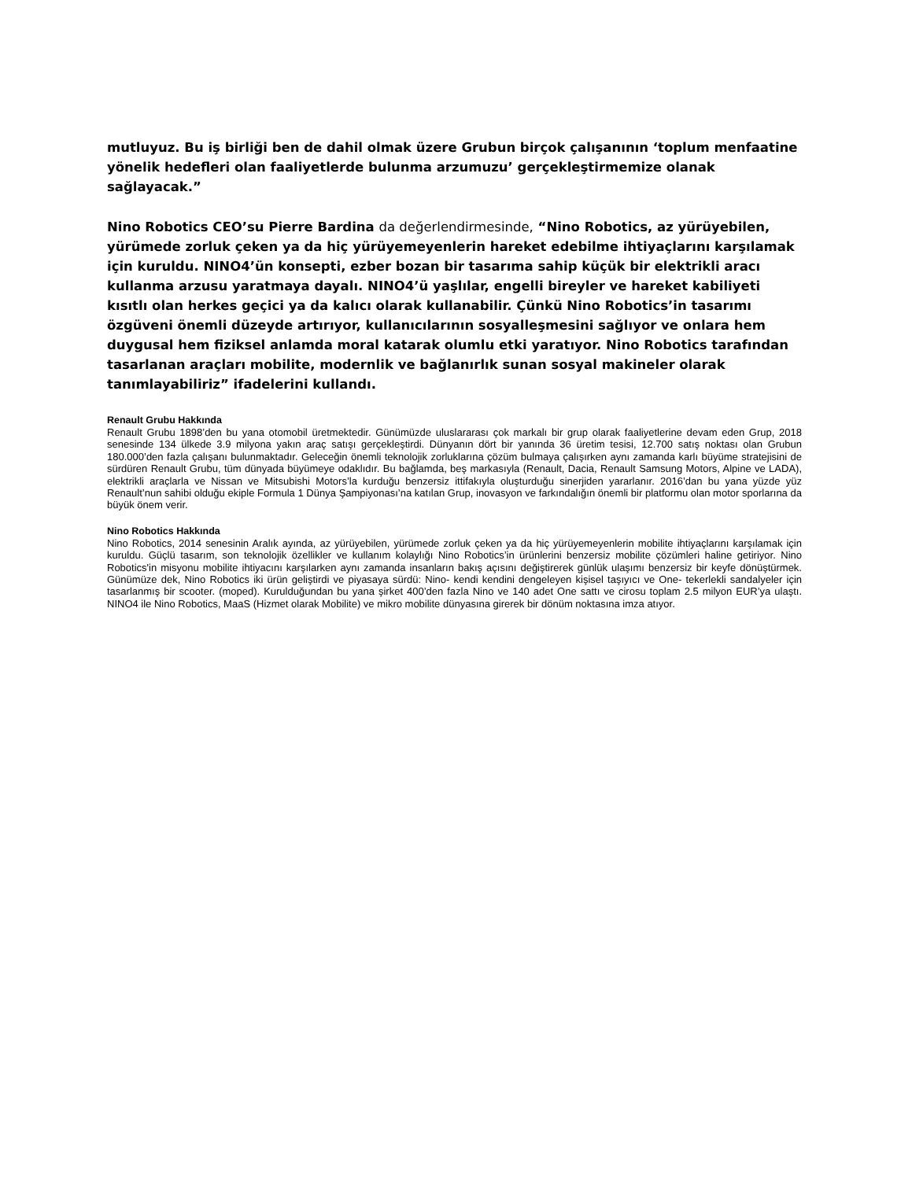mutluyuz. Bu iş birliği ben de dahil olmak üzere Grubun birçok çalışanının ‘toplum menfaatine yönelik hedefleri olan faaliyetlerde bulunma arzumuzu’ gerçekleştirmemize olanak sağlayacak.”
Nino Robotics CEO’su Pierre Bardina da değerlendirmesinde, “Nino Robotics, az yürüyebilen, yürümede zorluk çeken ya da hiç yürüyemeyenlerin hareket edebilme ihtiyaçlarını karşılamak için kuruldu. NINO4’ün konsepti, ezber bozan bir tasarıma sahip küçük bir elektrikli aracı kullanma arzusu yaratmaya dayalı. NINO4’ü yaşlılar, engelli bireyler ve hareket kabiliyeti kısıtlı olan herkes geçici ya da kalıcı olarak kullanabilir. Çünkü Nino Robotics’in tasarımı özgüveni önemli düzeyde artırıyor, kullanıcılarının sosyalleşmesini sağlıyor ve onlara hem duygusal hem fiziksel anlamda moral katarak olumlu etki yaratıyor. Nino Robotics tarafından tasarlanan araçları mobilite, modernlik ve bağlanırlık sunan sosyal makineler olarak tanımlayabiliriz” ifadelerini kullandı.
Renault Grubu Hakkında
Renault Grubu 1898’den bu yana otomobil üretmektedir. Günümüzde uluslararası çok markalı bir grup olarak faaliyetlerine devam eden Grup, 2018 senesinde 134 ülkede 3.9 milyona yakın araç satışı gerçekleştirdi. Dünyanın dört bir yanında 36 üretim tesisi, 12.700 satış noktası olan Grubun 180.000’den fazla çalışanı bulunmaktadır. Geleceğin önemli teknolojik zorluklarına çözüm bulmaya çalışırken aynı zamanda karlı büyüme stratejisini de sürdüren Renault Grubu, tüm dünyada büyümeye odaklıdır. Bu bağlamda, beş markasıyla (Renault, Dacia, Renault Samsung Motors, Alpine ve LADA), elektrikli araçlarla ve Nissan ve Mitsubishi Motors’la kurduğu benzersiz ittifakıyla oluşturduğu sinerjiden yararlanır. 2016’dan bu yana yüzde yüz Renault’nun sahibi olduğu ekiple Formula 1 Dünya Şampiyonası’na katılan Grup, inovasyon ve farkındalığın önemli bir platformu olan motor sporlarına da büyük önem verir.
Nino Robotics Hakkında
Nino Robotics, 2014 senesinin Aralık ayında, az yürüyebilen, yürümede zorluk çeken ya da hiç yürüyemeyenlerin mobilite ihtiyaçlarını karşılamak için kuruldu. Güçlü tasarım, son teknolojik özellikler ve kullanım kolaylığı Nino Robotics’in ürünlerini benzersiz mobilite çözümleri haline getiriyor. Nino Robotics'in misyonu mobilite ihtiyacını karşılarken aynı zamanda insanların bakış açısını değiştirerek günlük ulaşımı benzersiz bir keyfe dönüştürmek. Günümüze dek, Nino Robotics iki ürün geliştirdi ve piyasaya sürdü: Nino- kendi kendini dengeleyen kişisel taşıyıcı ve One- tekerlekli sandalyeler için tasarlanmış bir scooter. (moped). Kurulduğundan bu yana şirket 400’den fazla Nino ve 140 adet One sattı ve cirosu toplam 2.5 milyon EUR’ya ulaştı. NINO4 ile Nino Robotics, MaaS (Hizmet olarak Mobilite) ve mikro mobilite dünyasına girerek bir dönüm noktasına imza atıyor.